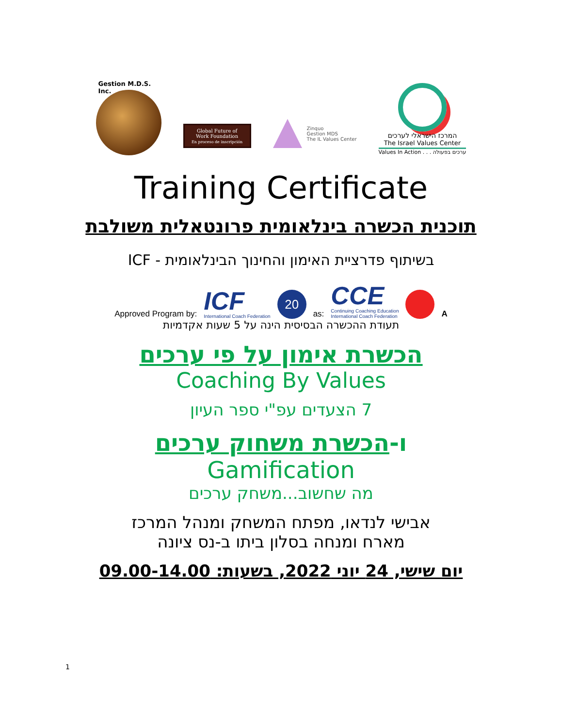Gestion M.D.S. Inc.
Global Future of
Work Foundation
En proceso de inscripción
Zinquo
Gestion MDS
The IL Values Center
המרכז הישראלי לערכים
The Israel Values Center
Values In Action . . . ערכים בפעולה
Training Certificate
תוכנית הכשרה בינלאומית פרונטאלית משולבת
בשיתוף פדרציית האימון והחינוך הבינלאומית - ICF
Approved Program by:
ICF
International Coach Federation
20
as:
CCE
Continuing Coaching Education
International Coach Federation
A
תעודת ההכשרה הבסיסית הינה על 5 שעות אקדמיות
הכשרת אימון על פי ערכים
Coaching By Values
7 הצעדים עפ"י ספר העיון
ו-הכשרת משחוק ערכים
Gamification
מה שחשוב...משחק ערכים
אבישי לנדאו, מפתח המשחק ומנהל המרכז
מארח ומנחה בסלון ביתו ב-נס ציונה
יום שישי, 24 יוני 2022, בשעות: 09.00-14.00
1